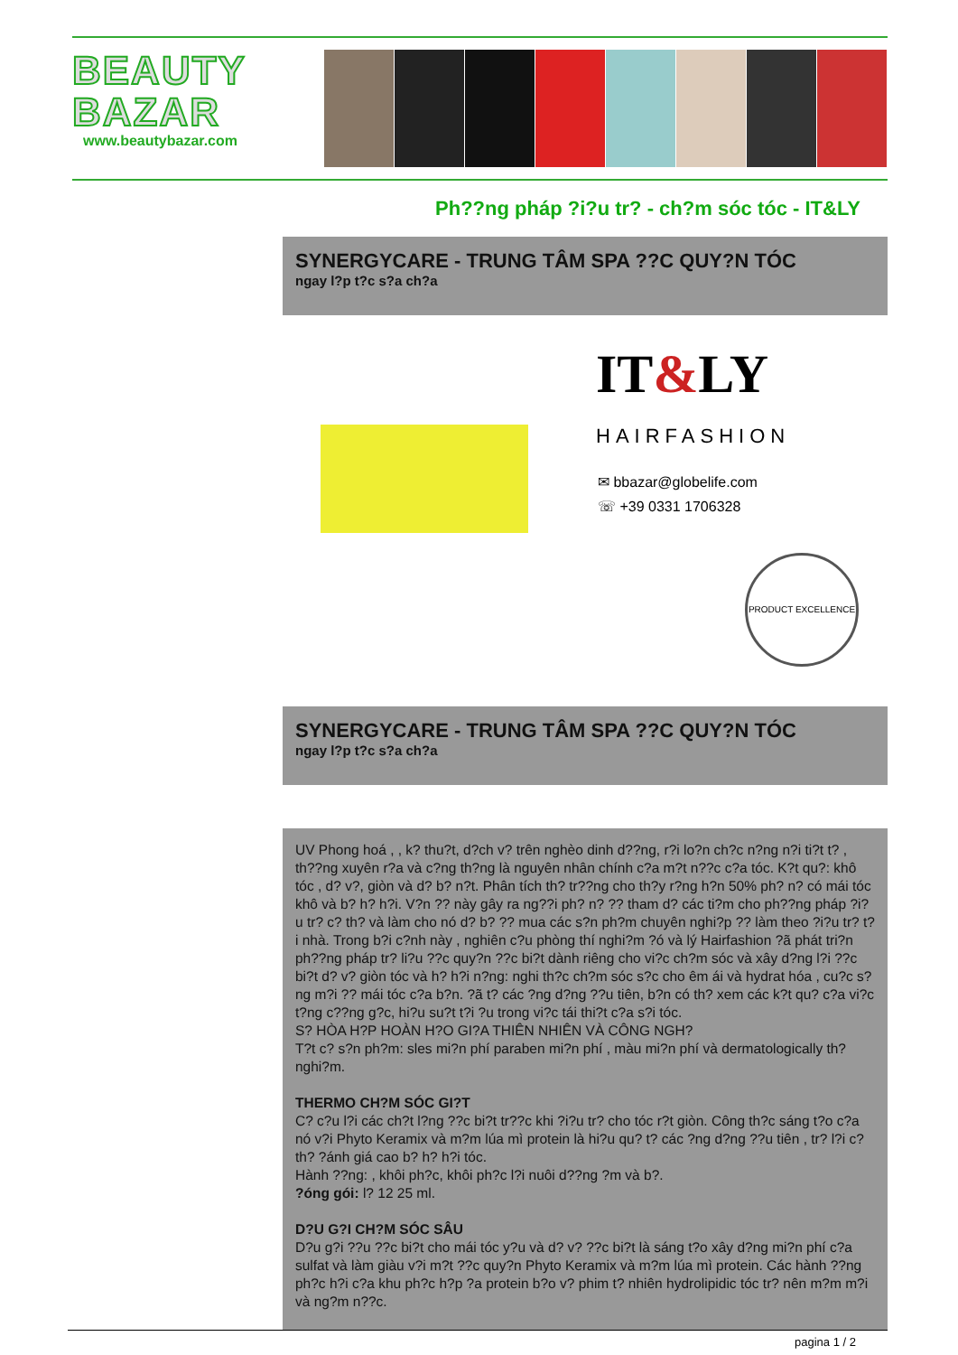BEAUTY
BAZAR
www.beautybazar.com
Ph??ng pháp ?i?u tr? - ch?m sóc tóc - IT&LY
SYNERGYCARE - TRUNG TÂM SPA ??C QUY?N TÓC
ngay l?p t?c s?a ch?a
IT&LY
HAIRFASHION
✉ bbazar@globelife.com
☏ +39 0331 1706328
PRODUCT EXCELLENCE
SYNERGYCARE - TRUNG TÂM SPA ??C QUY?N TÓC
ngay l?p t?c s?a ch?a
UV Phong hoá , , k? thu?t, d?ch v? trên nghèo dinh d??ng, r?i lo?n ch?c n?ng n?i ti?t t? , th??ng xuyên r?a và c?ng th?ng là nguyên nhân chính c?a m?t n??c c?a tóc. K?t qu?: khô tóc , d? v?, giòn và d? b? n?t. Phân tích th? tr??ng cho th?y r?ng h?n 50% ph? n? có mái tóc khô và b? h? h?i. V?n ?? này gây ra ng??i ph? n? ?? tham d? các ti?m cho ph??ng pháp ?i?u tr? c? th? và làm cho nó d? b? ?? mua các s?n ph?m chuyên nghi?p ?? làm theo ?i?u tr? t?i nhà. Trong b?i c?nh này , nghiên c?u phòng thí nghi?m ?ó và lý Hairfashion ?ã phát tri?n ph??ng pháp tr? li?u ??c quy?n ??c bi?t dành riêng cho vi?c ch?m sóc và xây d?ng l?i ??c bi?t d? v? giòn tóc và h? h?i n?ng: nghi th?c ch?m sóc s?c cho êm ái và hydrat hóa , cu?c s?ng m?i ?? mái tóc c?a b?n. ?ã t? các ?ng d?ng ??u tiên, b?n có th? xem các k?t qu? c?a vi?c t?ng c??ng g?c, hi?u su?t t?i ?u trong vi?c tái thi?t c?a s?i tóc.
S? HÒA H?P HOÀN H?O GI?A THIÊN NHIÊN VÀ CÔNG NGH?
T?t c? s?n ph?m: sles mi?n phí paraben mi?n phí , màu mi?n phí và dermatologically th? nghi?m.
THERMO CH?M SÓC GI?T
C? c?u l?i các ch?t l?ng ??c bi?t tr??c khi ?i?u tr? cho tóc r?t giòn. Công th?c sáng t?o c?a nó v?i Phyto Keramix và m?m lúa mì protein là hi?u qu? t? các ?ng d?ng ??u tiên , tr? l?i c? th? ?ánh giá cao b? h? h?i tóc.
Hành ??ng: , khôi ph?c, khôi ph?c l?i nuôi d??ng ?m và b?.
?óng gói: l? 12 25 ml.
D?U G?I CH?M SÓC SÂU
D?u g?i ??u ??c bi?t cho mái tóc y?u và d? v? ??c bi?t là sáng t?o xây d?ng mi?n phí c?a sulfat và làm giàu v?i m?t ??c quy?n Phyto Keramix và m?m lúa mì protein. Các hành ??ng ph?c h?i c?a khu ph?c h?p ?a protein b?o v? phim t? nhiên hydrolipidic tóc tr? nên m?m m?i và ng?m n??c.
pagina 1 / 2